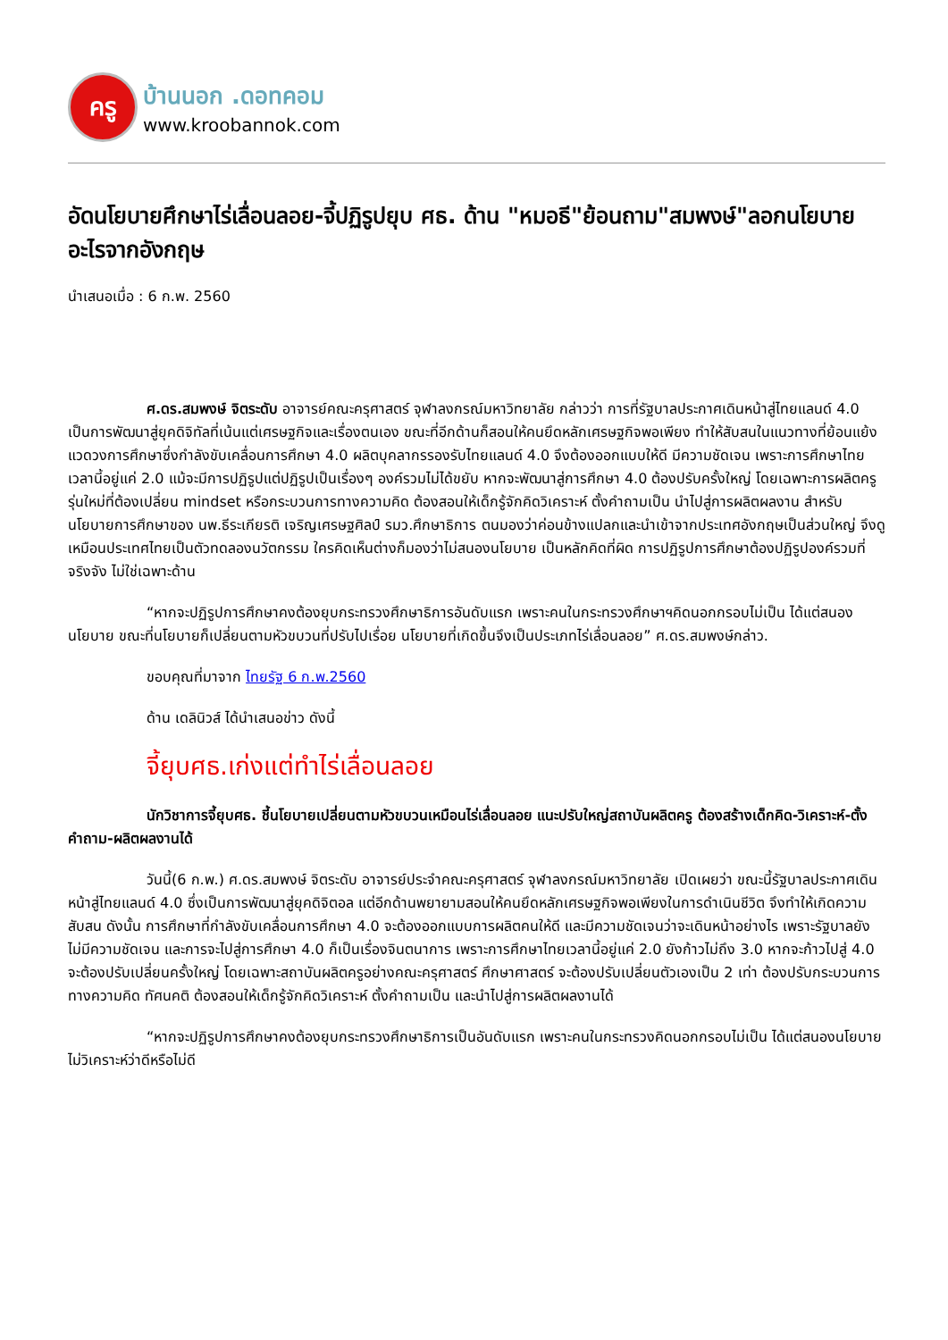ครู
บ้านนอก .ดอทคอม
www.kroobannok.com
อัดนโยบายศึกษาไร่เลื่อนลอย-จี้ปฏิรูปยุบ ศธ. ด้าน "หมอธี"ย้อนถาม"สมพงษ์"ลอกนโยบายอะไรจากอังกฤษ
นำเสนอเมื่อ : 6 ก.พ. 2560
ศ.ดร.สมพงษ์ จิตระดับ อาจารย์คณะครุศาสตร์ จุฬาลงกรณ์มหาวิทยาลัย กล่าวว่า การที่รัฐบาลประกาศเดินหน้าสู่ไทยแลนด์ 4.0 เป็นการพัฒนาสู่ยุคดิจิทัลที่เน้นแต่เศรษฐกิจและเรื่องตนเอง ขณะที่อีกด้านก็สอนให้คนยึดหลักเศรษฐกิจพอเพียง ทำให้สับสนในแนวทางที่ย้อนแย้ง แวดวงการศึกษาซึ่งกำลังขับเคลื่อนการศึกษา 4.0 ผลิตบุคลากรรองรับไทยแลนด์ 4.0 จึงต้องออกแบบให้ดี มีความชัดเจน เพราะการศึกษาไทยเวลานี้อยู่แค่ 2.0 แม้จะมีการปฏิรูปแต่ปฏิรูปเป็นเรื่องๆ องค์รวมไม่ได้ขยับ หากจะพัฒนาสู่การศึกษา 4.0 ต้องปรับครั้งใหญ่ โดยเฉพาะการผลิตครูรุ่นใหม่ที่ต้องเปลี่ยน mindset หรือกระบวนการทางความคิด ต้องสอนให้เด็กรู้จักคิดวิเคราะห์ ตั้งคำถามเป็น นำไปสู่การผลิตผลงาน สำหรับนโยบายการศึกษาของ นพ.ธีระเกียรติ เจริญเศรษฐศิลป์ รมว.ศึกษาธิการ ตนมองว่าค่อนข้างแปลกและนำเข้าจากประเทศอังกฤษเป็นส่วนใหญ่ จึงดูเหมือนประเทศไทยเป็นตัวทดลองนวัตกรรม ใครคิดเห็นต่างก็มองว่าไม่สนองนโยบาย เป็นหลักคิดที่ผิด การปฏิรูปการศึกษาต้องปฏิรูปองค์รวมที่จริงจัง ไม่ใช่เฉพาะด้าน
“หากจะปฏิรูปการศึกษาคงต้องยุบกระทรวงศึกษาธิการอันดับแรก เพราะคนในกระทรวงศึกษาฯคิดนอกกรอบไม่เป็น ได้แต่สนองนโยบาย ขณะที่นโยบายก็เปลี่ยนตามหัวขบวนที่ปรับไปเรื่อย นโยบายที่เกิดขึ้นจึงเป็นประเภทไร่เลื่อนลอย” ศ.ดร.สมพงษ์กล่าว.
ขอบคุณที่มาจาก ไทยรัฐ 6 ก.พ.2560
ด้าน เดลินิวส์ ได้นำเสนอข่าว ดังนี้
จี้ยุบศธ.เก่งแต่ทำไร่เลื่อนลอย
นักวิชาการจี้ยุบศธ. ชี้นโยบายเปลี่ยนตามหัวขบวนเหมือนไร่เลื่อนลอย แนะปรับใหญ่สถาบันผลิตครู ต้องสร้างเด็กคิด-วิเคราะห์-ตั้งคำถาม-ผลิตผลงานได้
วันนี้(6 ก.พ.) ศ.ดร.สมพงษ์ จิตระดับ อาจารย์ประจำคณะครุศาสตร์ จุฬาลงกรณ์มหาวิทยาลัย เปิดเผยว่า ขณะนี้รัฐบาลประกาศเดินหน้าสู่ไทยแลนด์ 4.0 ซึ่งเป็นการพัฒนาสู่ยุคดิจิตอล แต่อีกด้านพยายามสอนให้คนยึดหลักเศรษฐกิจพอเพียงในการดำเนินชีวิต จึงทำให้เกิดความสับสน ดังนั้น การศึกษาที่กำลังขับเคลื่อนการศึกษา 4.0 จะต้องออกแบบการผลิตคนให้ดี และมีความชัดเจนว่าจะเดินหน้าอย่างไร เพราะรัฐบาลยังไม่มีความชัดเจน และการจะไปสู่การศึกษา 4.0 ก็เป็นเรื่องจินตนาการ เพราะการศึกษาไทยเวลานี้อยู่แค่ 2.0 ยังก้าวไม่ถึง 3.0 หากจะก้าวไปสู่ 4.0 จะต้องปรับเปลี่ยนครั้งใหญ่ โดยเฉพาะสถาบันผลิตครูอย่างคณะครุศาสตร์ ศึกษาศาสตร์ จะต้องปรับเปลี่ยนตัวเองเป็น 2 เท่า ต้องปรับกระบวนการทางความคิด ทัศนคติ ต้องสอนให้เด็กรู้จักคิดวิเคราะห์ ตั้งคำถามเป็น และนำไปสู่การผลิตผลงานได้
“หากจะปฏิรูปการศึกษาคงต้องยุบกระทรวงศึกษาธิการเป็นอันดับแรก เพราะคนในกระทรวงคิดนอกกรอบไม่เป็น ได้แต่สนองนโยบาย ไม่วิเคราะห์ว่าดีหรือไม่ดี